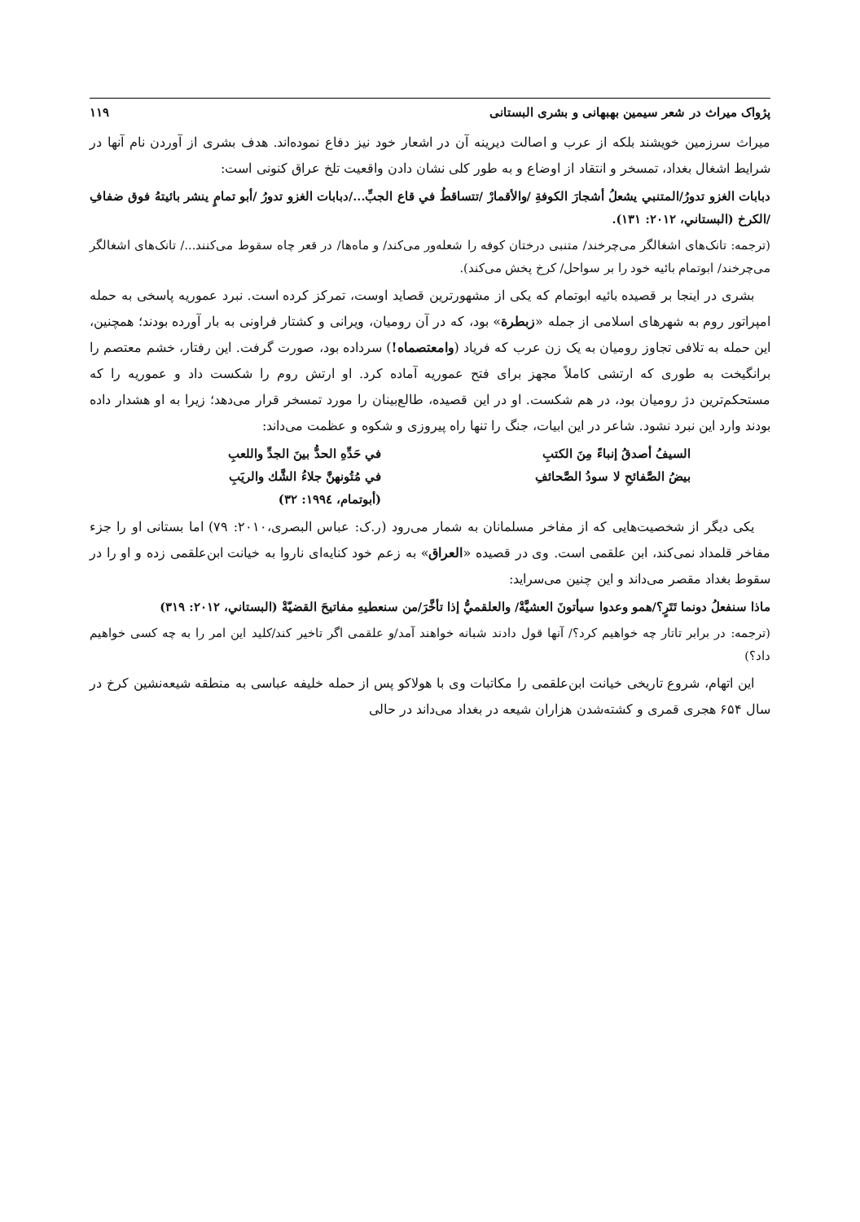پژواک میراث در شعر سیمین بهبهانی و بشری البستانی ۱۱۹
میراث سرزمین خویشند بلکه از عرب و اصالت دیرینه آن در اشعار خود نیز دفاع نموده‌اند. هدف بشری از آوردن نام آنها در شرایط اشغال بغداد، تمسخر و انتقاد از اوضاع و به طور کلی نشان دادن واقعیت تلخ عراق کنونی است:
دبابات الغزو تدورُ/المتنبي يشعلُ أشجارَ الكوفةِ /والأقمارْ /تتساقطُ في قاع الجبِّ.../دبابات الغزو تدورُ /أبو تمامٍ ينشر بائيتهُ فوق ضفافِ /الكرخ (البستاني، ۲۰۱۲: ۱۳۱).
(ترجمه: تانک‌های اشغالگر می‌چرخند/ متنبی درختان کوفه را شعله‌ور می‌کند/ و ماه‌ها/ در قعر چاه سقوط می‌کنند.../ تانک‌های اشغالگر می‌چرخند/ ابوتمام بائیه خود را بر سواحل/ کرخ پخش می‌کند).
بشری در اینجا بر قصیده بائیه ابوتمام که یکی از مشهورترین قصاید اوست، تمرکز کرده است. نبرد عموریه پاسخی به حمله امپراتور روم به شهرهای اسلامی از جمله «زبطرة» بود، که در آن رومیان، ویرانی و کشتار فراونی به بار آورده بودند؛ همچنین، این حمله به تلافی تجاوز رومیان به یک زن عرب که فریاد (وامعتصماه!) سرداده بود، صورت گرفت. این رفتار، خشم معتصم را برانگیخت به طوری که ارتشی کاملاً مجهز برای فتح عموریه آماده کرد. او ارتش روم را شکست داد و عموریه را که مستحکم‌ترین دژ رومیان بود، در هم شکست. او در این قصیده، طالع‌بینان را مورد تمسخر قرار می‌دهد؛ زیرا به او هشدار داده بودند وارد این نبرد نشود. شاعر در این ابیات، جنگ را تنها راه پیروزی و شکوه و عظمت می‌داند:
السيفُ أصدقُ إنباءً مِنَ الكتبِ
في حَدِّهِ الحدُّ بينَ الجدِّ واللعبِ
بيضُ الصَّفائحِ لا سودُ الصَّحائفِ
في مُتُونهنَّ جلاءُ الشَّك والريَبِ
(أبوتمام، ۱۹۹٤: ۳۲)
یکی دیگر از شخصیت‌هایی که از مفاخر مسلمانان به شمار می‌رود (ر.ک: عباس البصری،۲۰۱۰: ۷۹) اما بستانی او را جزء مفاخر قلمداد نمی‌کند، ابن علقمی است. وی در قصیده «العراق» به زعم خود کنایه‌ای ناروا به خیانت ابن‌علقمی زده و او را در سقوط بغداد مقصر می‌داند و این چنین می‌سراید:
ماذا سنفعلُ دونما تَتَرٍ؟/همو وعدوا سيأتونَ العشيَّةْ/ والعلقميُّ إذا تأخَّرَ/من سنعطيهِ مفاتيحَ القضيّةْ (البستاني، ۲۰۱۲: ۳۱۹)
(ترجمه: در برابر تاتار چه خواهیم کرد؟/ آنها قول دادند شبانه خواهند آمد/و علقمی اگر تاخیر کند/کلید این امر را به چه کسی خواهیم داد؟)
این اتهام، شروع تاریخی خیانت ابن‌علقمی را مکاتبات وی با هولاکو پس از حمله خلیفه عباسی به منطقه شیعه‌نشین کرخ در سال ۶۵۴ هجری قمری و کشته‌شدن هزاران شیعه در بغداد می‌داند در حالی